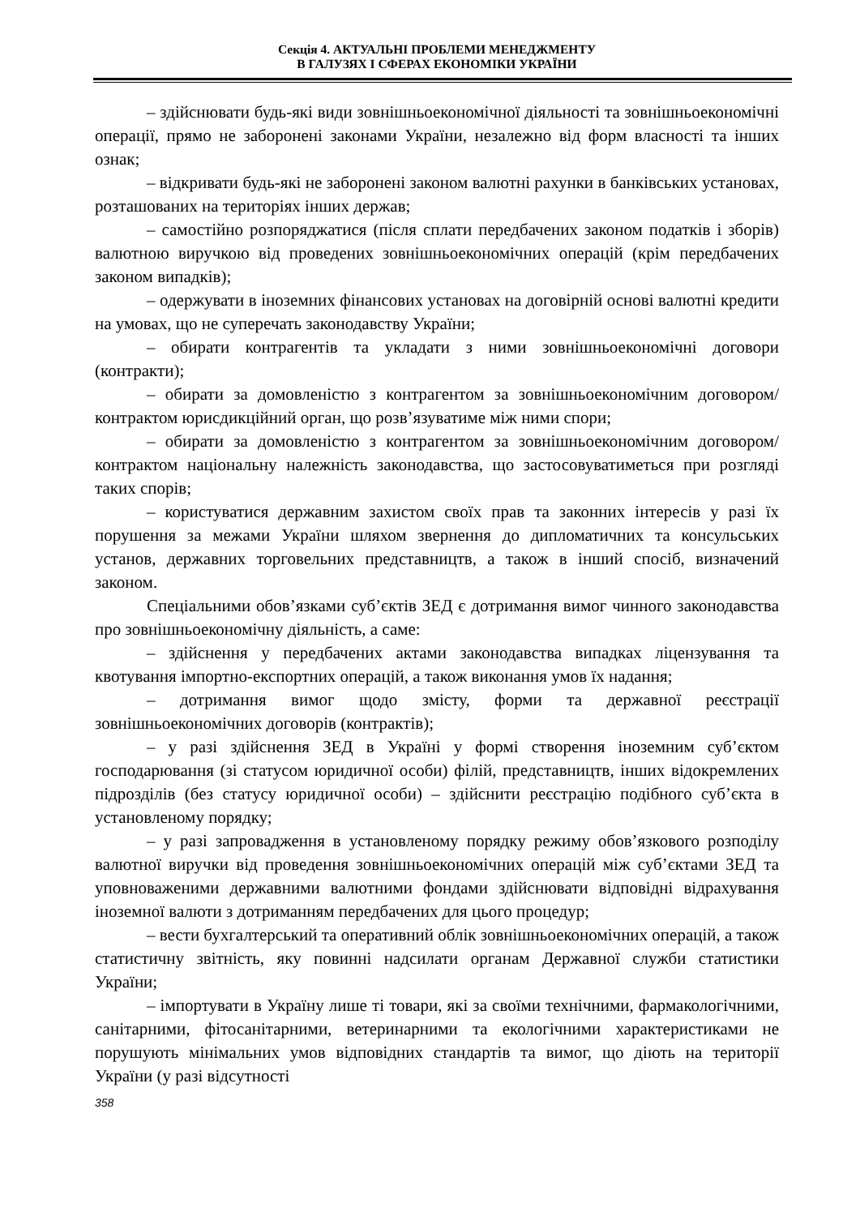Секція 4. АКТУАЛЬНІ ПРОБЛЕМИ МЕНЕДЖМЕНТУ
В ГАЛУЗЯХ І СФЕРАХ ЕКОНОМІКИ УКРАЇНИ
– здійснювати будь-які види зовнішньоекономічної діяльності та зовнішньоекономічні операції, прямо не заборонені законами України, незалежно від форм власності та інших ознак;
– відкривати будь-які не заборонені законом валютні рахунки в банківських установах, розташованих на територіях інших держав;
– самостійно розпоряджатися (після сплати передбачених законом податків і зборів) валютною виручкою від проведених зовнішньоекономічних операцій (крім передбачених законом випадків);
– одержувати в іноземних фінансових установах на договірній основі валютні кредити на умовах, що не суперечать законодавству України;
– обирати контрагентів та укладати з ними зовнішньоекономічні договори (контракти);
– обирати за домовленістю з контрагентом за зовнішньоекономічним договором/контрактом юрисдикційний орган, що розв’язуватиме між ними спори;
– обирати за домовленістю з контрагентом за зовнішньоекономічним договором/контрактом національну належність законодавства, що застосовуватиметься при розгляді таких спорів;
– користуватися державним захистом своїх прав та законних інтересів у разі їх порушення за межами України шляхом звернення до дипломатичних та консульських установ, державних торговельних представництв, а також в інший спосіб, визначений законом.
Спеціальними обов’язками суб’єктів ЗЕД є дотримання вимог чинного законодавства про зовнішньоекономічну діяльність, а саме:
– здійснення у передбачених актами законодавства випадках ліцензування та квотування імпортно-експортних операцій, а також виконання умов їх надання;
– дотримання вимог щодо змісту, форми та державної реєстрації зовнішньоекономічних договорів (контрактів);
– у разі здійснення ЗЕД в Україні у формі створення іноземним суб’єктом господарювання (зі статусом юридичної особи) філій, представництв, інших відокремлених підрозділів (без статусу юридичної особи) – здійснити реєстрацію подібного суб’єкта в установленому порядку;
– у разі запровадження в установленому порядку режиму обов’язкового розподілу валютної виручки від проведення зовнішньоекономічних операцій між суб’єктами ЗЕД та уповноваженими державними валютними фондами здійснювати відповідні відрахування іноземної валюти з дотриманням передбачених для цього процедур;
– вести бухгалтерський та оперативний облік зовнішньоекономічних операцій, а також статистичну звітність, яку повинні надсилати органам Державної служби статистики України;
– імпортувати в Україну лише ті товари, які за своїми технічними, фармакологічними, санітарними, фітосанітарними, ветеринарними та екологічними характеристиками не порушують мінімальних умов відповідних стандартів та вимог, що діють на території України (у разі відсутності
358